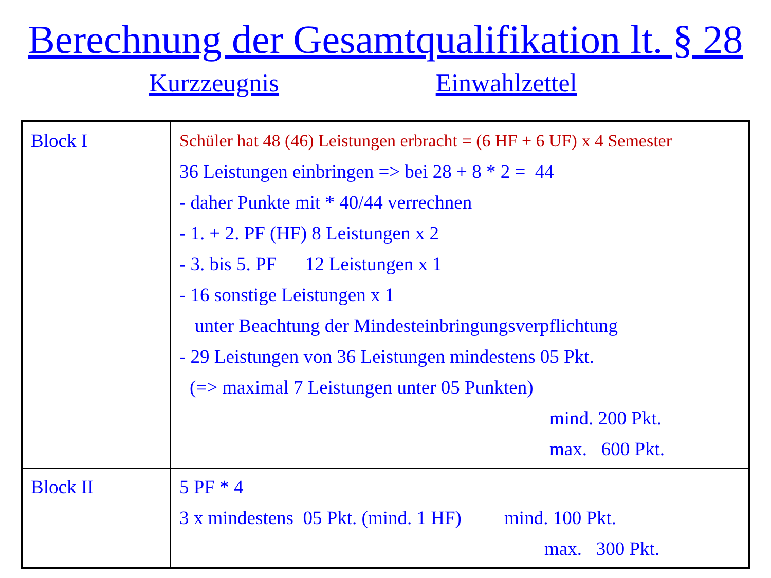Berechnung der Gesamtqualifikation lt. § 28
Kurzzeugnis Einwahlzettel
| Block I | Schüler hat 48 (46) Leistungen erbracht = (6 HF + 6 UF) x 4 Semester 36 Leistungen einbringen => bei 28 + 8 * 2 = 44 - daher Punkte mit * 40/44 verrechnen - 1. + 2. PF (HF) 8 Leistungen x 2 - 3. bis 5. PF 12 Leistungen x 1 - 16 sonstige Leistungen x 1 unter Beachtung der Mindesteinbringungsverpflichtung - 29 Leistungen von 36 Leistungen mindestens 05 Pkt. (=> maximal 7 Leistungen unter 05 Punkten) mind. 200 Pkt. max. 600 Pkt. |
| Block II | 5 PF * 4 3 x mindestens 05 Pkt. (mind. 1 HF) mind. 100 Pkt. max. 300 Pkt. |